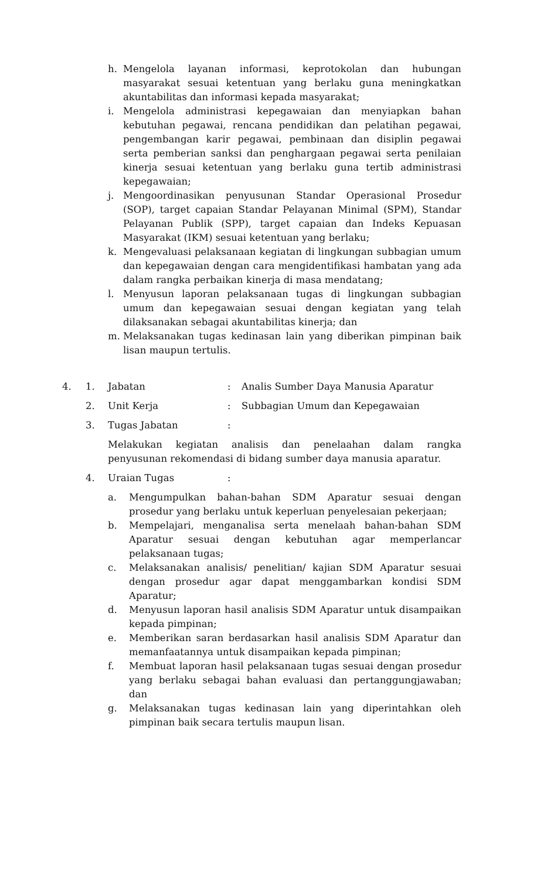h. Mengelola layanan informasi, keprotokolan dan hubungan masyarakat sesuai ketentuan yang berlaku guna meningkatkan akuntabilitas dan informasi kepada masyarakat;
i. Mengelola administrasi kepegawaian dan menyiapkan bahan kebutuhan pegawai, rencana pendidikan dan pelatihan pegawai, pengembangan karir pegawai, pembinaan dan disiplin pegawai serta pemberian sanksi dan penghargaan pegawai serta penilaian kinerja sesuai ketentuan yang berlaku guna tertib administrasi kepegawaian;
j. Mengoordinasikan penyusunan Standar Operasional Prosedur (SOP), target capaian Standar Pelayanan Minimal (SPM), Standar Pelayanan Publik (SPP), target capaian dan Indeks Kepuasan Masyarakat (IKM) sesuai ketentuan yang berlaku;
k. Mengevaluasi pelaksanaan kegiatan di lingkungan subbagian umum dan kepegawaian dengan cara mengidentifikasi hambatan yang ada dalam rangka perbaikan kinerja di masa mendatang;
l. Menyusun laporan pelaksanaan tugas di lingkungan subbagian umum dan kepegawaian sesuai dengan kegiatan yang telah dilaksanakan sebagai akuntabilitas kinerja; dan
m. Melaksanakan tugas kedinasan lain yang diberikan pimpinan baik lisan maupun tertulis.
4. 1. Jabatan: Analis Sumber Daya Manusia Aparatur
2. Unit Kerja: Subbagian Umum dan Kepegawaian
3. Tugas Jabatan:
Melakukan kegiatan analisis dan penelaahan dalam rangka penyusunan rekomendasi di bidang sumber daya manusia aparatur.
4. Uraian Tugas:
a. Mengumpulkan bahan-bahan SDM Aparatur sesuai dengan prosedur yang berlaku untuk keperluan penyelesaian pekerjaan;
b. Mempelajari, menganalisa serta menelaah bahan-bahan SDM Aparatur sesuai dengan kebutuhan agar memperlancar pelaksanaan tugas;
c. Melaksanakan analisis/ penelitian/ kajian SDM Aparatur sesuai dengan prosedur agar dapat menggambarkan kondisi SDM Aparatur;
d. Menyusun laporan hasil analisis SDM Aparatur untuk disampaikan kepada pimpinan;
e. Memberikan saran berdasarkan hasil analisis SDM Aparatur dan memanfaatannya untuk disampaikan kepada pimpinan;
f. Membuat laporan hasil pelaksanaan tugas sesuai dengan prosedur yang berlaku sebagai bahan evaluasi dan pertanggungjawaban; dan
g. Melaksanakan tugas kedinasan lain yang diperintahkan oleh pimpinan baik secara tertulis maupun lisan.